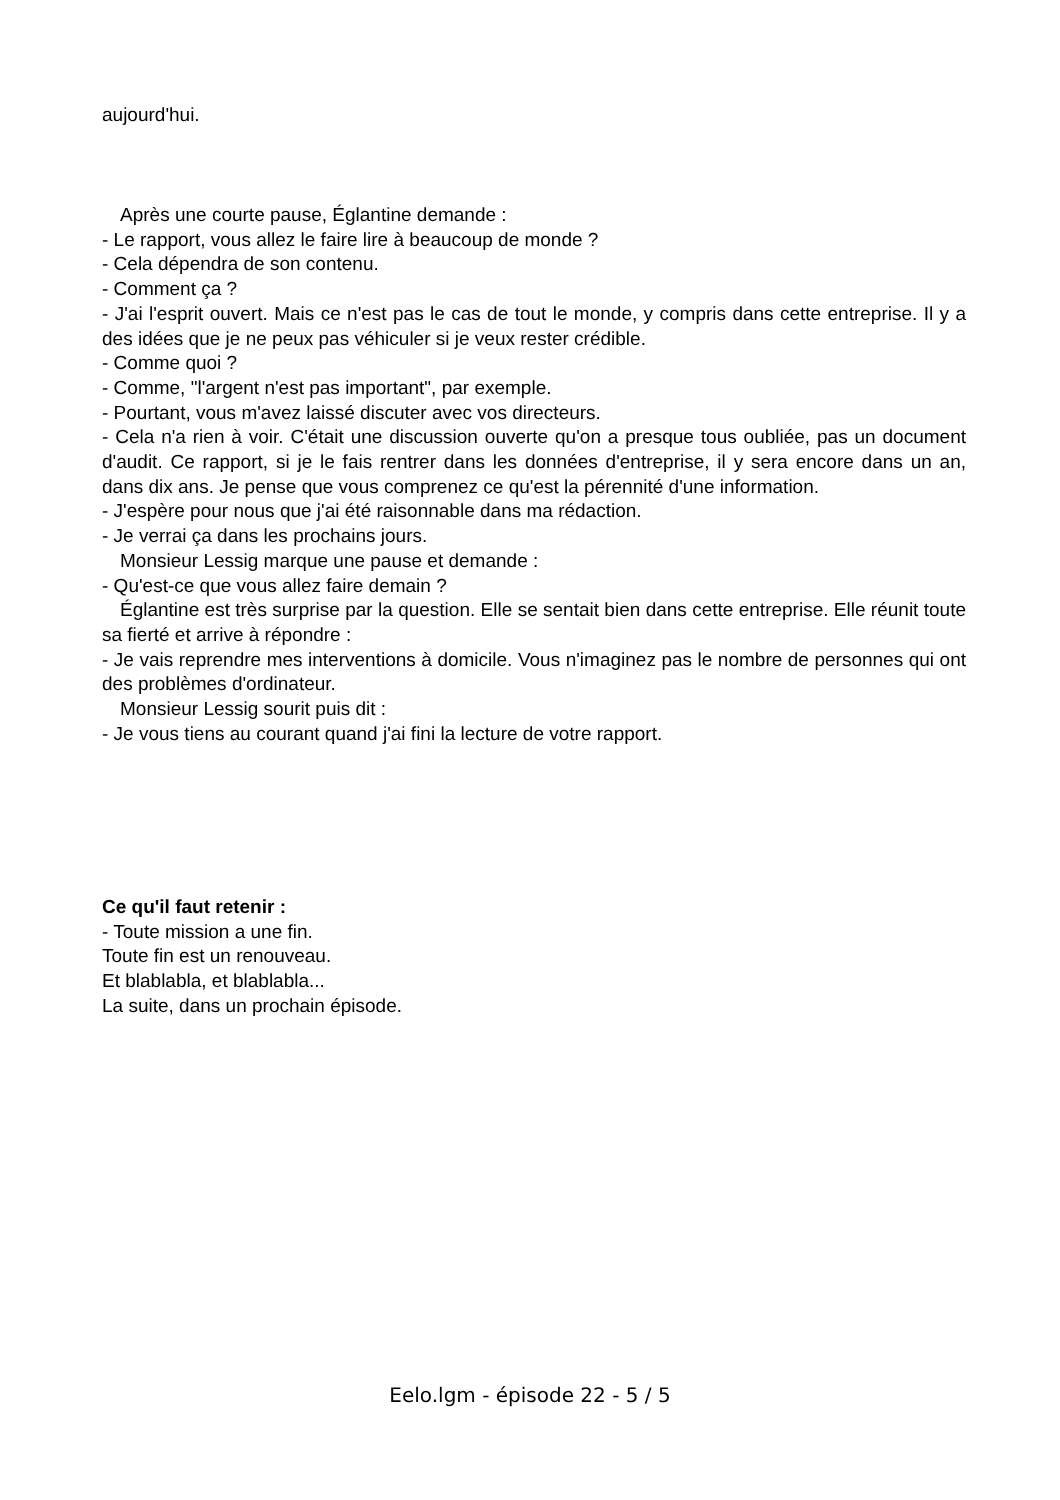aujourd'hui.
Après une courte pause, Églantine demande :
- Le rapport, vous allez le faire lire à beaucoup de monde ?
- Cela dépendra de son contenu.
- Comment ça ?
- J'ai l'esprit ouvert. Mais ce n'est pas le cas de tout le monde, y compris dans cette entreprise. Il y a des idées que je ne peux pas véhiculer si je veux rester crédible.
- Comme quoi ?
- Comme, "l'argent n'est pas important", par exemple.
- Pourtant, vous m'avez laissé discuter avec vos directeurs.
- Cela n'a rien à voir. C'était une discussion ouverte qu'on a presque tous oubliée, pas un document d'audit. Ce rapport, si je le fais rentrer dans les données d'entreprise, il y sera encore dans un an, dans dix ans. Je pense que vous comprenez ce qu'est la pérennité d'une information.
- J'espère pour nous que j'ai été raisonnable dans ma rédaction.
- Je verrai ça dans les prochains jours.
Monsieur Lessig marque une pause et demande :
- Qu'est-ce que vous allez faire demain ?
Églantine est très surprise par la question. Elle se sentait bien dans cette entreprise. Elle réunit toute sa fierté et arrive à répondre :
- Je vais reprendre mes interventions à domicile. Vous n'imaginez pas le nombre de personnes qui ont des problèmes d'ordinateur.
Monsieur Lessig sourit puis dit :
- Je vous tiens au courant quand j'ai fini la lecture de votre rapport.
Ce qu'il faut retenir :
- Toute mission a une fin.
Toute fin est un renouveau.
Et blablabla, et blablabla...
La suite, dans un prochain épisode.
Eelo.lgm - épisode 22 - 5 / 5